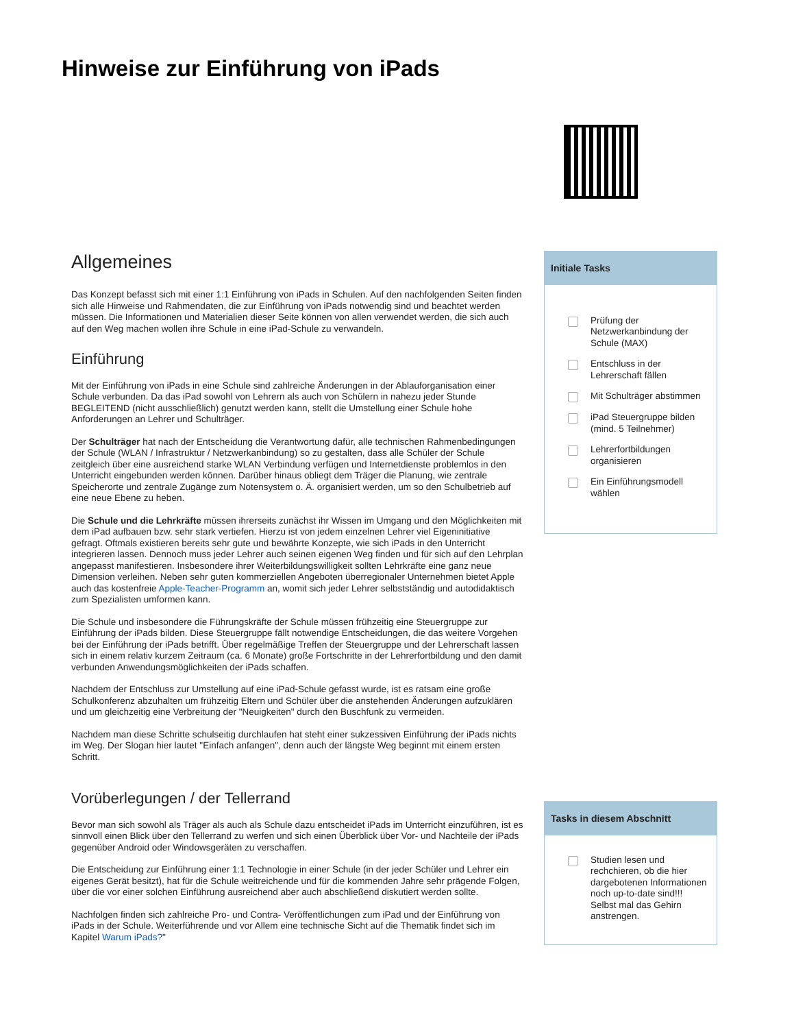Hinweise zur Einführung von iPads
Allgemeines
Das Konzept befasst sich mit einer 1:1 Einführung von iPads in Schulen. Auf den nachfolgenden Seiten finden sich alle Hinweise und Rahmendaten, die zur Einführung von iPads notwendig sind und beachtet werden müssen. Die Informationen und Materialien dieser Seite können von allen verwendet werden, die sich auch auf den Weg machen wollen ihre Schule in eine iPad-Schule zu verwandeln.
Einführung
Mit der Einführung von iPads in eine Schule sind zahlreiche Änderungen in der Ablauforganisation einer Schule verbunden. Da das iPad sowohl von Lehrern als auch von Schülern in nahezu jeder Stunde BEGLEITEND (nicht ausschließlich) genutzt werden kann, stellt die Umstellung einer Schule hohe Anforderungen an Lehrer und Schulträger.
Der Schulträger hat nach der Entscheidung die Verantwortung dafür, alle technischen Rahmenbedingungen der Schule (WLAN / Infrastruktur / Netzwerkanbindung) so zu gestalten, dass alle Schüler der Schule zeitgleich über eine ausreichend starke WLAN Verbindung verfügen und Internetdienste problemlos in den Unterricht eingebunden werden können. Darüber hinaus obliegt dem Träger die Planung, wie zentrale Speicherorte und zentrale Zugänge zum Notensystem o. Ä. organisiert werden, um so den Schulbetrieb auf eine neue Ebene zu heben.
Die Schule und die Lehrkräfte müssen ihrerseits zunächst ihr Wissen im Umgang und den Möglichkeiten mit dem iPad aufbauen bzw. sehr stark vertiefen. Hierzu ist von jedem einzelnen Lehrer viel Eigeninitiative gefragt. Oftmals existieren bereits sehr gute und bewährte Konzepte, wie sich iPads in den Unterricht integrieren lassen. Dennoch muss jeder Lehrer auch seinen eigenen Weg finden und für sich auf den Lehrplan angepasst manifestieren. Insbesondere ihrer Weiterbildungswilligkeit sollten Lehrkräfte eine ganz neue Dimension verleihen. Neben sehr guten kommerziellen Angeboten überregionaler Unternehmen bietet Apple auch das kostenfreie Apple-Teacher-Programm an, womit sich jeder Lehrer selbstständig und autodidaktisch zum Spezialisten umformen kann.
Die Schule und insbesondere die Führungskräfte der Schule müssen frühzeitig eine Steuergruppe zur Einführung der iPads bilden. Diese Steuergruppe fällt notwendige Entscheidungen, die das weitere Vorgehen bei der Einführung der iPads betrifft. Über regelmäßige Treffen der Steuergruppe und der Lehrerschaft lassen sich in einem relativ kurzem Zeitraum (ca. 6 Monate) große Fortschritte in der Lehrerfortbildung und den damit verbunden Anwendungsmöglichkeiten der iPads schaffen.
Nachdem der Entschluss zur Umstellung auf eine iPad-Schule gefasst wurde, ist es ratsam eine große Schulkonferenz abzuhalten um frühzeitig Eltern und Schüler über die anstehenden Änderungen aufzuklären und um gleichzeitig eine Verbreitung der "Neuigkeiten" durch den Buschfunk zu vermeiden.
Nachdem man diese Schritte schulseitig durchlaufen hat steht einer sukzessiven Einführung der iPads nichts im Weg. Der Slogan hier lautet "Einfach anfangen", denn auch der längste Weg beginnt mit einem ersten Schritt.
Vorüberlegungen / der Tellerrand
Bevor man sich sowohl als Träger als auch als Schule dazu entscheidet iPads im Unterricht einzuführen, ist es sinnvoll einen Blick über den Tellerrand zu werfen und sich einen Überblick über Vor- und Nachteile der iPads gegenüber Android oder Windowsgeräten zu verschaffen.
Die Entscheidung zur Einführung einer 1:1 Technologie in einer Schule (in der jeder Schüler und Lehrer ein eigenes Gerät besitzt), hat für die Schule weitreichende und für die kommenden Jahre sehr prägende Folgen, über die vor einer solchen Einführung ausreichend aber auch abschließend diskutiert werden sollte.
Nachfolgen finden sich zahlreiche Pro- und Contra- Veröffentlichungen zum iPad und der Einführung von iPads in der Schule. Weiterführende und vor Allem eine technische Sicht auf die Thematik findet sich im Kapitel Warum iPads?"
Initiale Tasks
Prüfung der Netzwerkanbindung der Schule (MAX)
Entschluss in der Lehrerschaft fällen
Mit Schulträger abstimmen
iPad Steuergruppe bilden (mind. 5 Teilnehmer)
Lehrerfortbildungen organisieren
Ein Einführungsmodell wählen
Tasks in diesem Abschnitt
Studien lesen und rechchieren, ob die hier dargebotenen Informationen noch up-to-date sind!!! Selbst mal das Gehirn anstrengen.